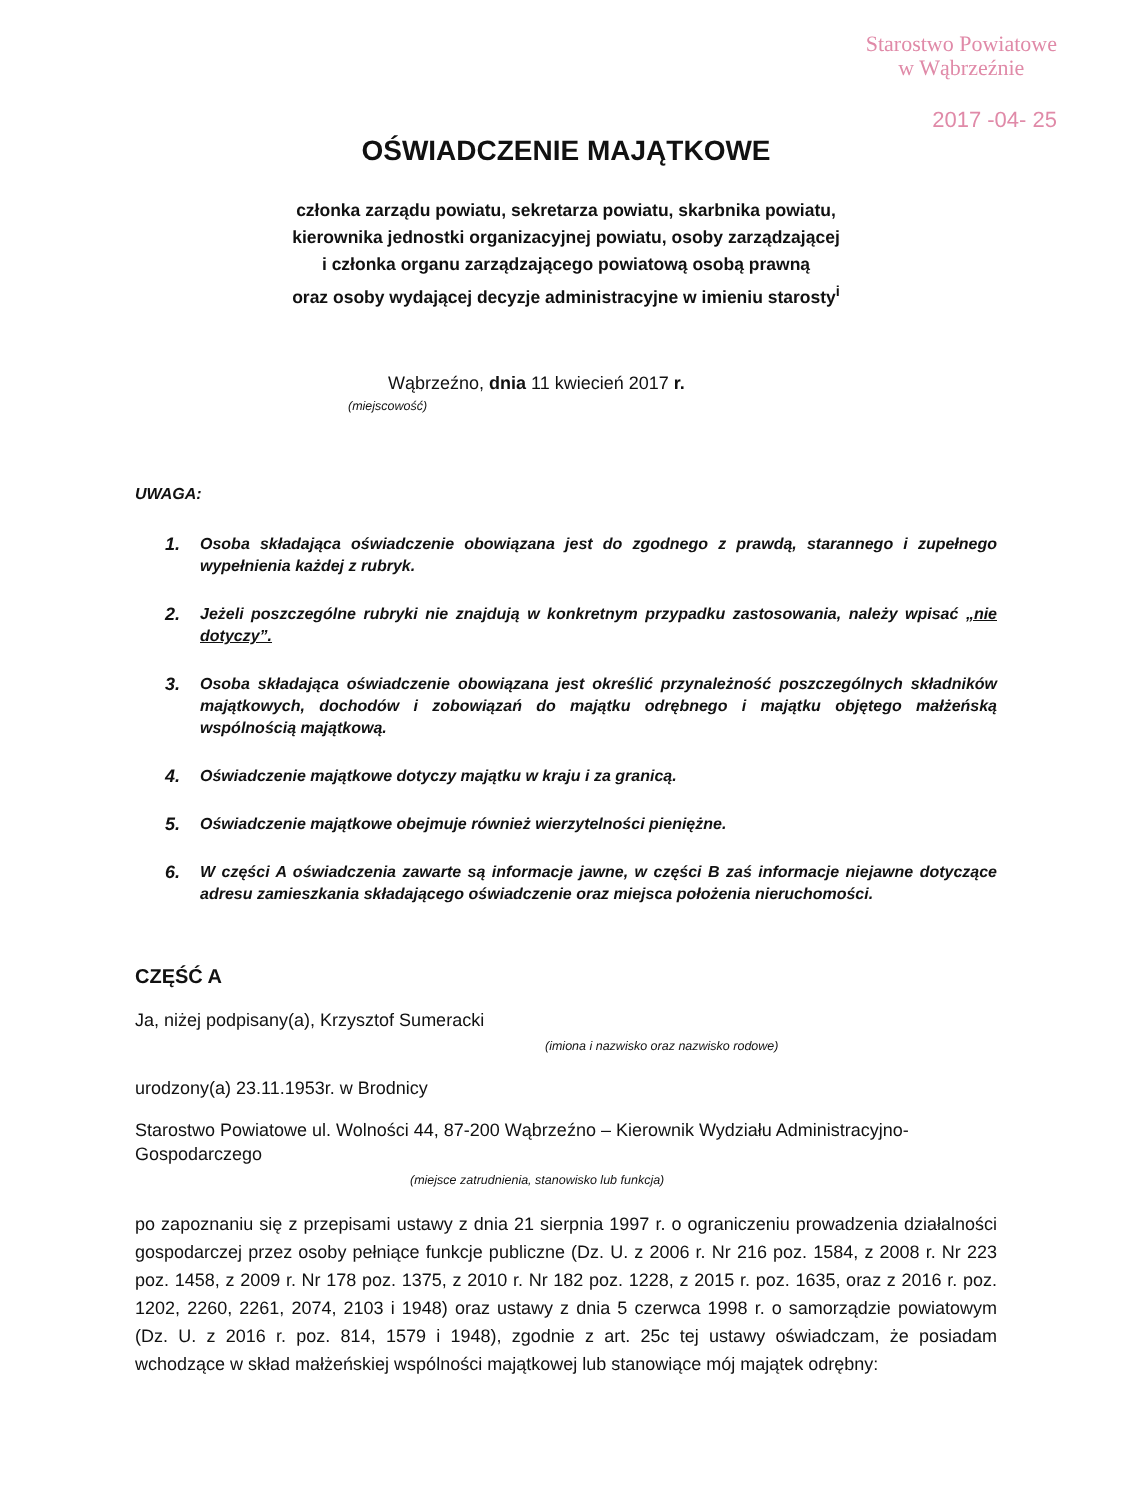Starostwo Powiatowe
w Wąbrzeźnie
2017 -04- 25
OŚWIADCZENIE MAJĄTKOWE
członka zarządu powiatu, sekretarza powiatu, skarbnika powiatu,
kierownika jednostki organizacyjnej powiatu, osoby zarządzającej
i członka organu zarządzającego powiatową osobą prawną
oraz osoby wydającej decyzje administracyjne w imieniu starosty<sup>i</sup>
Wąbrzeźno, dnia 11 kwiecień 2017 r.
(miejscowość)
UWAGA:
1. Osoba składająca oświadczenie obowiązana jest do zgodnego z prawdą, starannego i zupełnego wypełnienia każdej z rubryk.
2. Jeżeli poszczególne rubryki nie znajdują w konkretnym przypadku zastosowania, należy wpisać „nie dotyczy”.
3. Osoba składająca oświadczenie obowiązana jest określić przynależność poszczególnych składników majątkowych, dochodów i zobowiązań do majątku odrębnego i majątku objętego małżeńską wspólnością majątkową.
4. Oświadczenie majątkowe dotyczy majątku w kraju i za granicą.
5. Oświadczenie majątkowe obejmuje również wierzytelności pieniężne.
6. W części A oświadczenia zawarte są informacje jawne, w części B zaś informacje niejawne dotyczące adresu zamieszkania składającego oświadczenie oraz miejsca położenia nieruchomości.
CZĘŚĆ A
Ja, niżej podpisany(a), Krzysztof Sumeracki
(imiona i nazwisko oraz nazwisko rodowe)
urodzony(a) 23.11.1953r. w Brodnicy
Starostwo Powiatowe ul. Wolności 44, 87-200 Wąbrzeźno – Kierownik Wydziału Administracyjno-Gospodarczego
(miejsce zatrudnienia, stanowisko lub funkcja)
po zapoznaniu się z przepisami ustawy z dnia 21 sierpnia 1997 r. o ograniczeniu prowadzenia działalności gospodarczej przez osoby pełniące funkcje publiczne (Dz. U. z 2006 r. Nr 216 poz. 1584, z 2008 r. Nr 223 poz. 1458, z 2009 r. Nr 178 poz. 1375, z 2010 r. Nr 182 poz. 1228, z 2015 r. poz. 1635, oraz z 2016 r. poz. 1202, 2260, 2261, 2074, 2103 i 1948) oraz ustawy z dnia 5 czerwca 1998 r. o samorządzie powiatowym (Dz. U. z 2016 r. poz. 814, 1579 i 1948), zgodnie z art. 25c tej ustawy oświadczam, że posiadam wchodzące w skład małżeńskiej wspólności majątkowej lub stanowiące mój majątek odrębny: